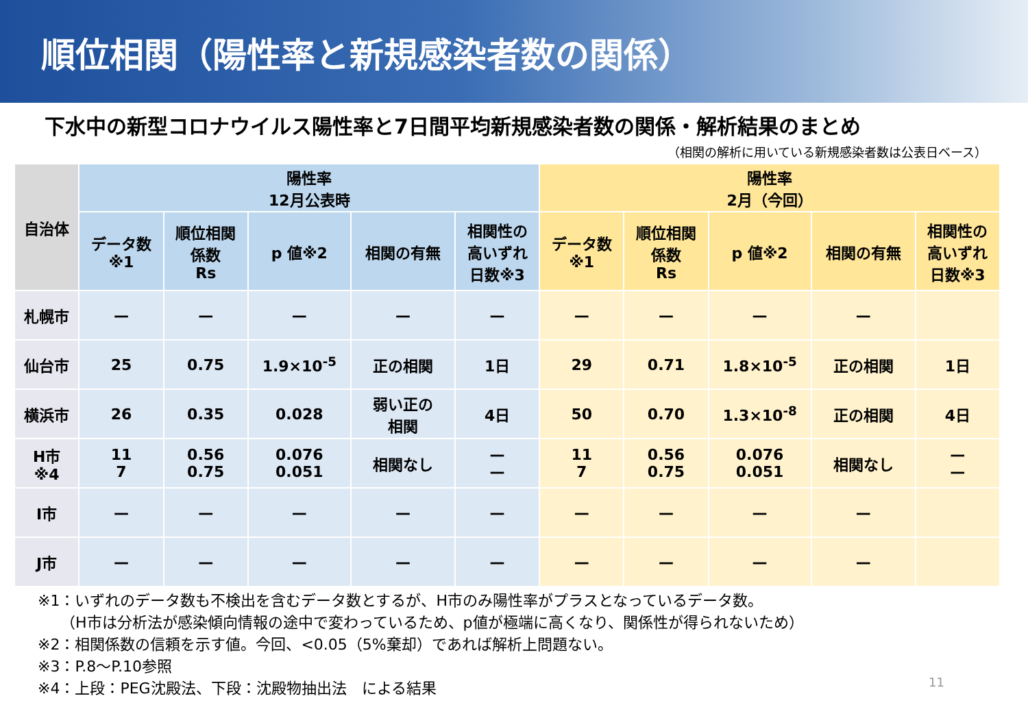順位相関（陽性率と新規感染者数の関係）
下水中の新型コロナウイルス陽性率と7日間平均新規感染者数の関係・解析結果のまとめ
（相関の解析に用いている新規感染者数は公表日ベース）
| 自治体 | 陽性率 12月公表時 | | | | | 陽性率 2月（今回） | | | | |
| --- | --- | --- | --- | --- | --- | --- | --- | --- | --- | --- |
| | データ数 ※1 | 順位相関 係数 Rs | p 値※2 | 相関の有無 | 相関性の 高いずれ 日数※3 | データ数 ※1 | 順位相関 係数 Rs | p 値※2 | 相関の有無 | 相関性の 高いずれ 日数※3 |
| 札幌市 | — | — | — | — | — | — | — | — | — | |
| 仙台市 | 25 | 0.75 | 1.9×10<sup>-5</sup> | 正の相関 | 1日 | 29 | 0.71 | 1.8×10<sup>-5</sup> | 正の相関 | 1日 |
| 横浜市 | 26 | 0.35 | 0.028 | 弱い正の 相関 | 4日 | 50 | 0.70 | 1.3×10<sup>-8</sup> | 正の相関 | 4日 |
| H市 ※4 | 11 7 | 0.56 0.75 | 0.076 0.051 | 相関なし | — — | 11 7 | 0.56 0.75 | 0.076 0.051 | 相関なし | — — |
| I市 | — | — | — | — | — | — | — | — | — | |
| J市 | — | — | — | — | — | — | — | — | — | |
※1：いずれのデータ数も不検出を含むデータ数とするが、H市のみ陽性率がプラスとなっているデータ数。
　　（H市は分析法が感染傾向情報の途中で変わっているため、p値が極端に高くなり、関係性が得られないため）
※2：相関係数の信頼を示す値。今回、<0.05（5%棄却）であれば解析上問題ない。
※3：P.8～P.10参照
※4：上段：PEG沈殿法、下段：沈殿物抽出法　による結果
11